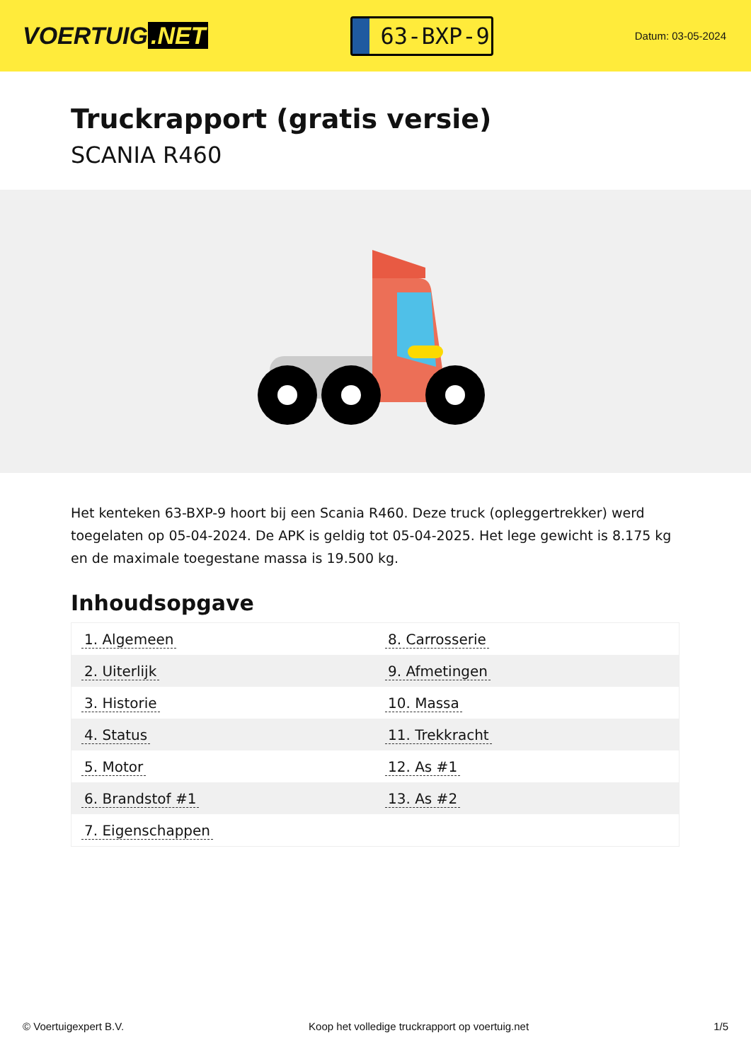VOERTUIG.NET
63-BXP-9
Datum: 03-05-2024
Truckrapport (gratis versie)
SCANIA R460
Het kenteken 63-BXP-9 hoort bij een Scania R460. Deze truck (opleggertrekker) werd toegelaten op 05-04-2024. De APK is geldig tot 05-04-2025. Het lege gewicht is 8.175 kg en de maximale toegestane massa is 19.500 kg.
Inhoudsopgave
| 1. Algemeen | 8. Carrosserie |
| 2. Uiterlijk | 9. Afmetingen |
| 3. Historie | 10. Massa |
| 4. Status | 11. Trekkracht |
| 5. Motor | 12. As #1 |
| 6. Brandstof #1 | 13. As #2 |
| 7. Eigenschappen | |
© Voertuigexpert B.V. Koop het volledige truckrapport op voertuig.net 1/5